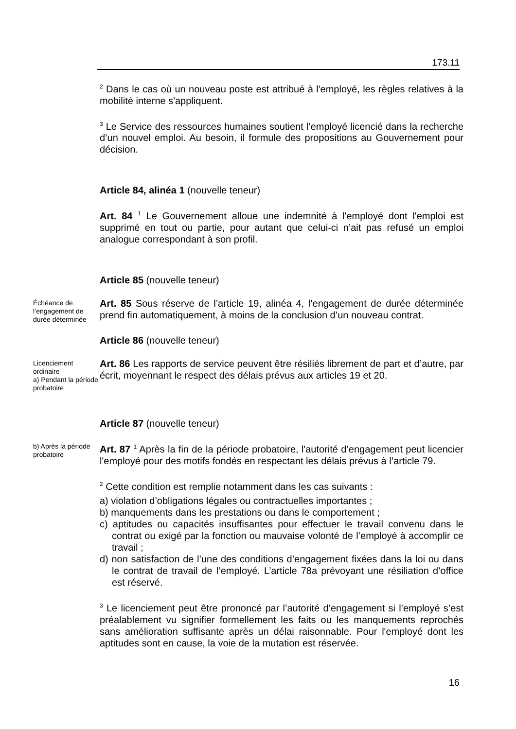173.11
<sup>2</sup> Dans le cas où un nouveau poste est attribué à l'employé, les règles relatives à la mobilité interne s'appliquent.
<sup>3</sup> Le Service des ressources humaines soutient l’employé licencié dans la recherche d’un nouvel emploi. Au besoin, il formule des propositions au Gouvernement pour décision.
Article 84, alinéa 1 (nouvelle teneur)
Art. 84 <sup>1</sup> Le Gouvernement alloue une indemnité à l'employé dont l'emploi est supprimé en tout ou partie, pour autant que celui-ci n’ait pas refusé un emploi analogue correspondant à son profil.
Article 85 (nouvelle teneur)
Échéance de l’engagement de durée déterminée
Art. 85 Sous réserve de l’article 19, alinéa 4, l’engagement de durée déterminée prend fin automatiquement, à moins de la conclusion d’un nouveau contrat.
Article 86 (nouvelle teneur)
Licenciement ordinaire
a) Pendant la période probatoire
Art. 86 Les rapports de service peuvent être résiliés librement de part et d’autre, par écrit, moyennant le respect des délais prévus aux articles 19 et 20.
Article 87 (nouvelle teneur)
b) Après la période probatoire
Art. 87 <sup>1</sup> Après la fin de la période probatoire, l'autorité d’engagement peut licencier l'employé pour des motifs fondés en respectant les délais prévus à l’article 79.
<sup>2</sup> Cette condition est remplie notamment dans les cas suivants :
a) violation d’obligations légales ou contractuelles importantes ;
b) manquements dans les prestations ou dans le comportement ;
c) aptitudes ou capacités insuffisantes pour effectuer le travail convenu dans le contrat ou exigé par la fonction ou mauvaise volonté de l’employé à accomplir ce travail ;
d) non satisfaction de l’une des conditions d’engagement fixées dans la loi ou dans le contrat de travail de l’employé. L’article 78a prévoyant une résiliation d’office est réservé.
<sup>3</sup> Le licenciement peut être prononcé par l’autorité d’engagement si l’employé s’est préalablement vu signifier formellement les faits ou les manquements reprochés sans amélioration suffisante après un délai raisonnable. Pour l'employé dont les aptitudes sont en cause, la voie de la mutation est réservée.
16